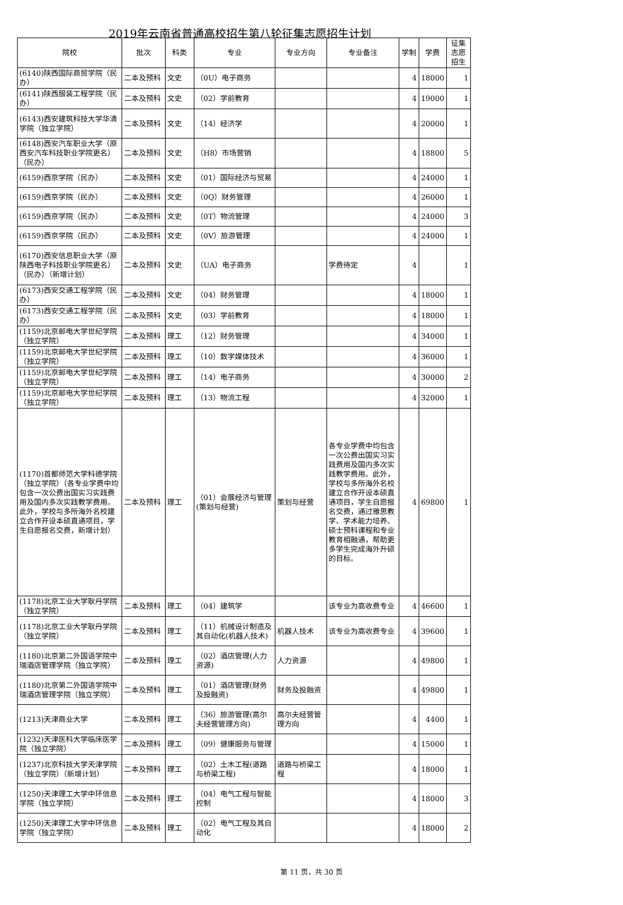2019年云南省普通高校招生第八轮征集志愿招生计划
| 院校 | 批次 | 科类 | 专业 | 专业方向 | 专业备注 | 学制 | 学费 | 征集志愿招生 |
| --- | --- | --- | --- | --- | --- | --- | --- | --- |
| (6140)陕西国际商贸学院（民办） | 二本及预科 | 文史 | （0U）电子商务 | | | 4 | 18000 | 1 |
| (6141)陕西服装工程学院（民办） | 二本及预科 | 文史 | （02）学前教育 | | | 4 | 19000 | 1 |
| (6143)西安建筑科技大学华清学院（独立学院） | 二本及预科 | 文史 | （14）经济学 | | | 4 | 20000 | 1 |
| (6148)西安汽车职业大学（原西安汽车科技职业学院更名）（民办） | 二本及预科 | 文史 | （H8）市场营销 | | | 4 | 18800 | 5 |
| (6159)西京学院（民办） | 二本及预科 | 文史 | （01）国际经济与贸易 | | | 4 | 24000 | 1 |
| (6159)西京学院（民办） | 二本及预科 | 文史 | （0Q）财务管理 | | | 4 | 26000 | 1 |
| (6159)西京学院（民办） | 二本及预科 | 文史 | （0T）物流管理 | | | 4 | 24000 | 3 |
| (6159)西京学院（民办） | 二本及预科 | 文史 | （0V）旅游管理 | | | 4 | 24000 | 1 |
| (6170)西安信息职业大学（原陕西电子科技职业学院更名）（民办）（新增计划） | 二本及预科 | 文史 | （UA）电子商务 | | 学费待定 | 4 | | 1 |
| (6173)西安交通工程学院（民办） | 二本及预科 | 文史 | （04）财务管理 | | | 4 | 18000 | 1 |
| (6173)西安交通工程学院（民办） | 二本及预科 | 文史 | （03）学前教育 | | | 4 | 18000 | 1 |
| (1159)北京邮电大学世纪学院（独立学院） | 二本及预科 | 理工 | （12）财务管理 | | | 4 | 34000 | 1 |
| (1159)北京邮电大学世纪学院（独立学院） | 二本及预科 | 理工 | （10）数字媒体技术 | | | 4 | 36000 | 1 |
| (1159)北京邮电大学世纪学院（独立学院） | 二本及预科 | 理工 | （14）电子商务 | | | 4 | 30000 | 2 |
| (1159)北京邮电大学世纪学院（独立学院） | 二本及预科 | 理工 | （13）物流工程 | | | 4 | 32000 | 1 |
| (1170)首都师范大学科德学院（独立学院）（各专业学费中均包含一次公费出国实习实践费用及国内多次实践教学费用。此外，学校与多所海外名校建立合作开设本硕直通项目，学生自愿报名交费，新增计划） | 二本及预科 | 理工 | （01）会展经济与管理(策划与经营) | 策划与经营 | 各专业学费中均包含一次公费出国实习实践费用及国内多次实践教学费用。此外，学校与多所海外名校建立合作开设本硕直通项目，学生自愿报名交费，通过雅思教学、学术能力培养、硕士预科课程和专业教育相融通，帮助更多学生完成海外升硕的目标。 | 4 | 69800 | 1 |
| (1178)北京工业大学耿丹学院（独立学院） | 二本及预科 | 理工 | （04）建筑学 | | 该专业为高收费专业 | 4 | 46600 | 1 |
| (1178)北京工业大学耿丹学院（独立学院） | 二本及预科 | 理工 | （11）机械设计制造及其自动化(机器人技术) | 机器人技术 | 该专业为高收费专业 | 4 | 39600 | 1 |
| (1180)北京第二外国语学院中瑞酒店管理学院（独立学院） | 二本及预科 | 理工 | （02）酒店管理(人力资源) | 人力资源 | | 4 | 49800 | 1 |
| (1180)北京第二外国语学院中瑞酒店管理学院（独立学院） | 二本及预科 | 理工 | （01）酒店管理(财务及投融资) | 财务及投融资 | | 4 | 49800 | 1 |
| (1213)天津商业大学 | 二本及预科 | 理工 | （36）旅游管理(高尔夫经营管理方向) | 高尔夫经营管理方向 | | 4 | 4400 | 1 |
| (1232)天津医科大学临床医学院（独立学院） | 二本及预科 | 理工 | （09）健康服务与管理 | | | 4 | 15000 | 1 |
| (1237)北京科技大学天津学院（独立学院）（新增计划） | 二本及预科 | 理工 | （02）土木工程(道路与桥梁工程) | 道路与桥梁工程 | | 4 | 18000 | 1 |
| (1250)天津理工大学中环信息学院（独立学院） | 二本及预科 | 理工 | （04）电气工程与智能控制 | | | 4 | 18000 | 3 |
| (1250)天津理工大学中环信息学院（独立学院） | 二本及预科 | 理工 | （02）电气工程及其自动化 | | | 4 | 18000 | 2 |
第 11 页，共 30 页